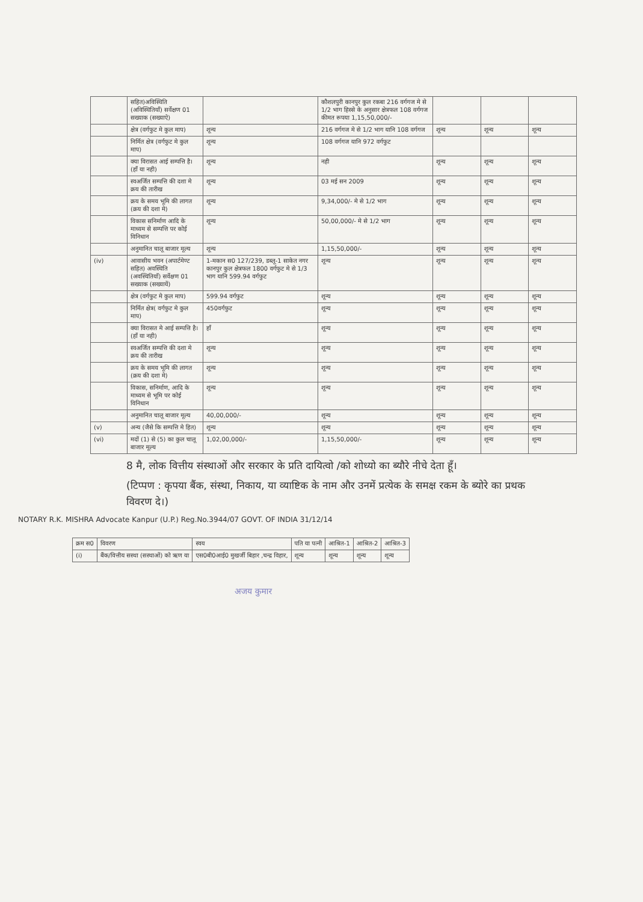| | सहित)अविस्थिति (अविस्थितियाँ) सर्वेक्षण 01 सख्याक (सख्याऐ) | | कौशलपुरी कानपुर कुल रकबा 216 वर्गगज मे से 1/2 भाग हिस्से के अनुसार क्षेत्रफल 108 वर्गगज कीमत रूपया 1,15,50,000/- | | | |
| | क्षेत्र (वर्गफुट मे कुल माप) | शून्य | 216 वर्गगज मे से 1/2 भाग यानि 108 वर्गगज | शून्य | शून्य | शून्य |
| | निर्मित क्षेत्र (वर्गफुट मे कुल माप) | शून्य | 108 वर्गगज यानि 972 वर्गफुट | | | |
| | क्या विरासत आई सम्पत्ति है। (हाँ या नही) | शून्य | नही | शून्य | शून्य | शून्य |
| | स्वअर्जित सम्पत्ति की दशा मे क्रय की तारीख | शून्य | 03 मई सन 2009 | शून्य | शून्य | शून्य |
| | क्रय के समय भूमि की लागत (क्रय की दशा मे) | शून्य | 9,34,000/- मे से 1/2 भाग | शून्य | शून्य | शून्य |
| | विकास सनिर्माण आदि के माध्यम से सम्पत्ति पर कोई विनिधान | शून्य | 50,00,000/- मे से 1/2 भाग | शून्य | शून्य | शून्य |
| | अनुमानित चालू बाजार मूल्य | शून्य | 1,15,50,000/- | शून्य | शून्य | शून्य |
| (iv) | आवासीय भवन (अपार्टमेण्ट सहित) अवस्थिति (अवस्थितियाँ) सर्वेक्षण 01 सख्याक (सख्यायें) | 1-मकान स0 127/239, डब्लू-1 साकेत नगर कानपुर कुल क्षेत्रफल 1800 वर्गफुट मे से 1/3 भाग यानि 599.94 वर्गफुट | शून्य | शून्य | शून्य | शून्य |
| | क्षेत्र (वर्गफुट मे कुल माप) | 599.94 वर्गफुट | शून्य | शून्य | शून्य | शून्य |
| | निर्मित क्षेत्र( वर्गफुट मे कुल माप) | 450वर्गफुट | शून्य | शून्य | शून्य | शून्य |
| | क्या विरासत मे आई सम्पत्ति है। (हाँ या नही) | हाँ | शून्य | शून्य | शून्य | शून्य |
| | स्वअर्जित सम्पत्ति की दशा मे क्रय की तारीख | शून्य | शून्य | शून्य | शून्य | शून्य |
| | क्रय के समय भूमि की लागत (क्रय की दशा मे) | शून्य | शून्य | शून्य | शून्य | शून्य |
| | विकास, सनिर्माण, आदि के माध्यम से भूमि पर कोई विनिधान | शून्य | शून्य | शून्य | शून्य | शून्य |
| | अनुमानित चालू बाजार मूल्य | 40,00,000/- | शून्य | शून्य | शून्य | शून्य |
| (v) | अन्य (जैसे कि सम्पत्ति मे हित) | शून्य | शून्य | शून्य | शून्य | शून्य |
| (vi) | मदों (1) से (5) का कुल चालू बाजार मूल्य | 1,02,00,000/- | 1,15,50,000/- | शून्य | शून्य | शून्य |
8 मै, लोक वित्तीय संस्थाओं और सरकार के प्रति दायित्वो /को शोध्यो का ब्यौरे नीचे देता हूँ।
(टिप्पण : कृपया बैंक, संस्था, निकाय, या व्याष्टिक के नाम और उनमें प्रत्येक के समक्ष रकम के ब्योरे का प्रथक विवरण दे।)
NOTARY R.K. MISHRA Advocate Kanpur (U.P.) Reg.No.3944/07 GOVT. OF INDIA 31/12/14
| क्रम स0 | विवरण | स्वय | पति या पत्नी | आश्रित-1 | आश्रित-2 | आश्रित-3 |
| --- | --- | --- | --- | --- | --- | --- |
| (i) | बैंक/वित्तीय सस्था (सस्थाओं) को ऋण या | एस0बी0आई0 मुखर्जी बिहार ,चन्द्र विहार, | शून्य | शून्य | शून्य | शून्य |
अजय कुमार